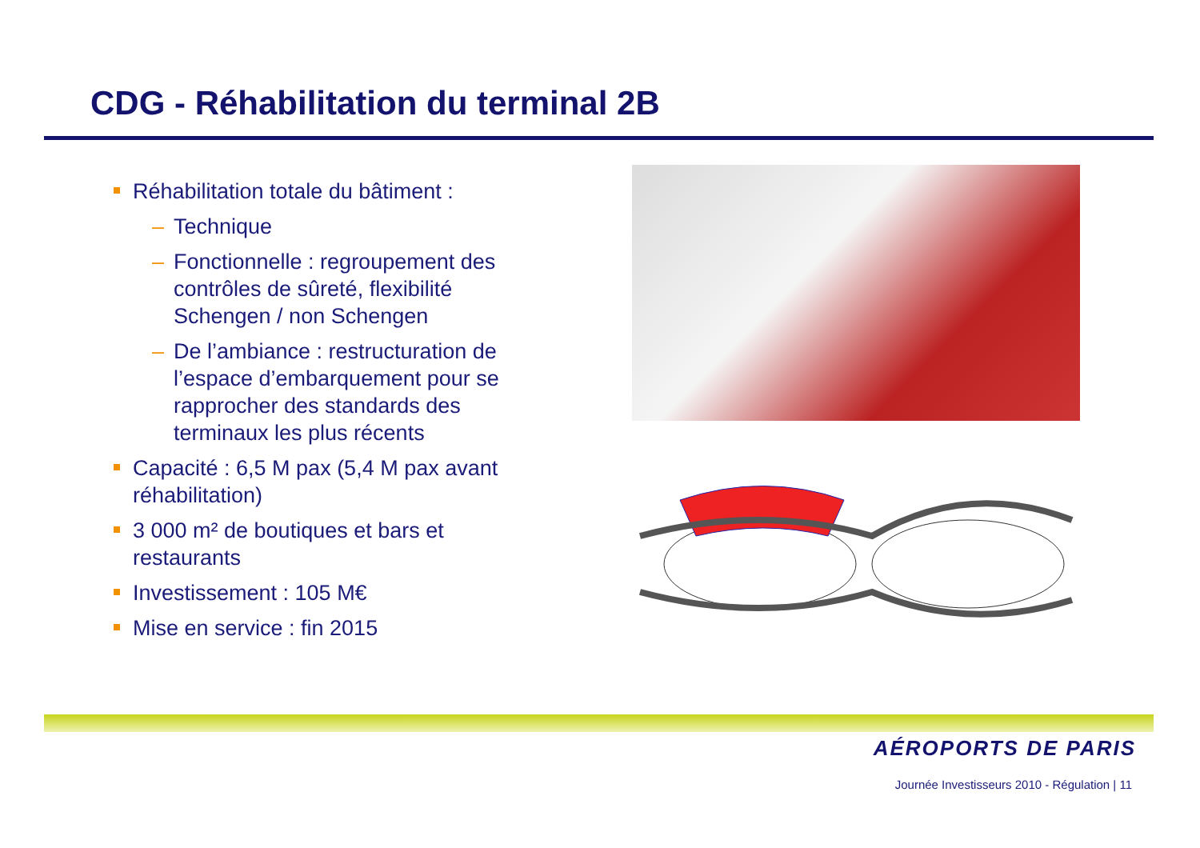CDG - Réhabilitation du terminal 2B
Réhabilitation totale du bâtiment :
– Technique
– Fonctionnelle : regroupement des contrôles de sûreté, flexibilité Schengen / non Schengen
– De l’ambiance : restructuration de l’espace d’embarquement pour se rapprocher des standards des terminaux les plus récents
Capacité : 6,5 M pax (5,4 M pax avant réhabilitation)
3 000 m² de boutiques et bars et restaurants
Investissement : 105 M€
Mise en service : fin 2015
AÉROPORTS DE PARIS
Journée Investisseurs 2010 - Régulation | 11